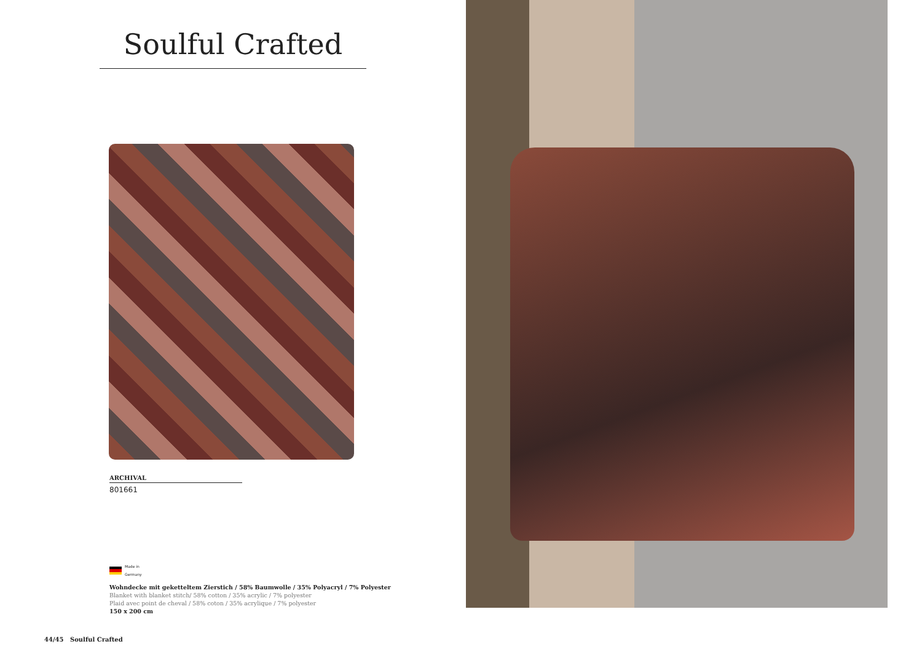Soulful Crafted
ARCHIVAL
801661
Made in
Germany
Wohndecke mit geketteltem Zierstich / 58% Baumwolle / 35% Polyacryl / 7% Polyester
Blanket with blanket stitch/ 58% cotton / 35% acrylic / 7% polyester
Plaid avec point de cheval / 58% coton / 35% acrylique / 7% polyester
150 x 200 cm
44/45 Soulful Crafted